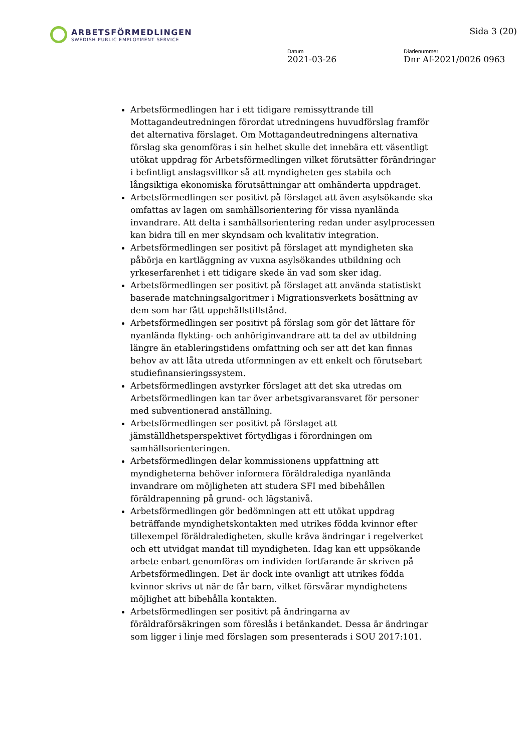ARBETSFÖRMEDLINGEN
SWEDISH PUBLIC EMPLOYMENT SERVICE
Sida 3 (20)
Datum
2021-03-26
Diarienummer
Dnr Af-2021/0026 0963
Arbetsförmedlingen har i ett tidigare remissyttrande till Mottagandeutredningen förordat utredningens huvudförslag framför det alternativa förslaget. Om Mottagandeutredningens alternativa förslag ska genomföras i sin helhet skulle det innebära ett väsentligt utökat uppdrag för Arbetsförmedlingen vilket förutsätter förändringar i befintligt anslagsvillkor så att myndigheten ges stabila och långsiktiga ekonomiska förutsättningar att omhänderta uppdraget.
Arbetsförmedlingen ser positivt på förslaget att även asylsökande ska omfattas av lagen om samhällsorientering för vissa nyanlända invandrare. Att delta i samhällsorientering redan under asylprocessen kan bidra till en mer skyndsam och kvalitativ integration.
Arbetsförmedlingen ser positivt på förslaget att myndigheten ska påbörja en kartläggning av vuxna asylsökandes utbildning och yrkeserfarenhet i ett tidigare skede än vad som sker idag.
Arbetsförmedlingen ser positivt på förslaget att använda statistiskt baserade matchningsalgoritmer i Migrationsverkets bosättning av dem som har fått uppehållstillstånd.
Arbetsförmedlingen ser positivt på förslag som gör det lättare för nyanlända flykting- och anhöriginvandrare att ta del av utbildning längre än etableringstidens omfattning och ser att det kan finnas behov av att låta utreda utformningen av ett enkelt och förutsebart studiefinansieringssystem.
Arbetsförmedlingen avstyrker förslaget att det ska utredas om Arbetsförmedlingen kan tar över arbetsgivaransvaret för personer med subventionerad anställning.
Arbetsförmedlingen ser positivt på förslaget att jämställdhetsperspektivet förtydligas i förordningen om samhällsorienteringen.
Arbetsförmedlingen delar kommissionens uppfattning att myndigheterna behöver informera föräldralediga nyanlända invandrare om möjligheten att studera SFI med bibehållen föräldrapenning på grund- och lägstanivå.
Arbetsförmedlingen gör bedömningen att ett utökat uppdrag beträffande myndighetskontakten med utrikes födda kvinnor efter tillexempel föräldraledigheten, skulle kräva ändringar i regelverket och ett utvidgat mandat till myndigheten. Idag kan ett uppsökande arbete enbart genomföras om individen fortfarande är skriven på Arbetsförmedlingen. Det är dock inte ovanligt att utrikes födda kvinnor skrivs ut när de får barn, vilket försvårar myndighetens möjlighet att bibehålla kontakten.
Arbetsförmedlingen ser positivt på ändringarna av föräldraförsäkringen som föreslås i betänkandet. Dessa är ändringar som ligger i linje med förslagen som presenterads i SOU 2017:101.